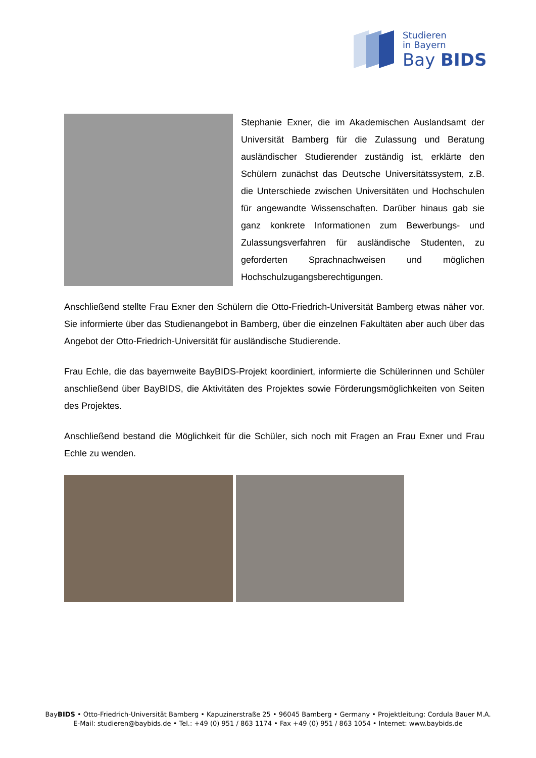Studieren
in Bayern
Bay BIDS
Stephanie Exner, die im Akademischen Auslandsamt der Universität Bamberg für die Zulassung und Beratung ausländischer Studierender zuständig ist, erklärte den Schülern zunächst das Deutsche Universitätssystem, z.B. die Unterschiede zwischen Universitäten und Hochschulen für angewandte Wissenschaften. Darüber hinaus gab sie ganz konkrete Informationen zum Bewerbungs- und Zulassungsverfahren für ausländische Studenten, zu geforderten Sprachnachweisen und möglichen Hochschulzugangsberechtigungen.
Anschließend stellte Frau Exner den Schülern die Otto-Friedrich-Universität Bamberg etwas näher vor. Sie informierte über das Studienangebot in Bamberg, über die einzelnen Fakultäten aber auch über das Angebot der Otto-Friedrich-Universität für ausländische Studierende.
Frau Echle, die das bayernweite BayBIDS-Projekt koordiniert, informierte die Schülerinnen und Schüler anschließend über BayBIDS, die Aktivitäten des Projektes sowie Förderungsmöglichkeiten von Seiten des Projektes.
Anschließend bestand die Möglichkeit für die Schüler, sich noch mit Fragen an Frau Exner und Frau Echle zu wenden.
BayBIDS • Otto-Friedrich-Universität Bamberg • Kapuzinerstraße 25 • 96045 Bamberg • Germany • Projektleitung: Cordula Bauer M.A.
E-Mail: studieren@baybids.de • Tel.: +49 (0) 951 / 863 1174 • Fax +49 (0) 951 / 863 1054 • Internet: www.baybids.de